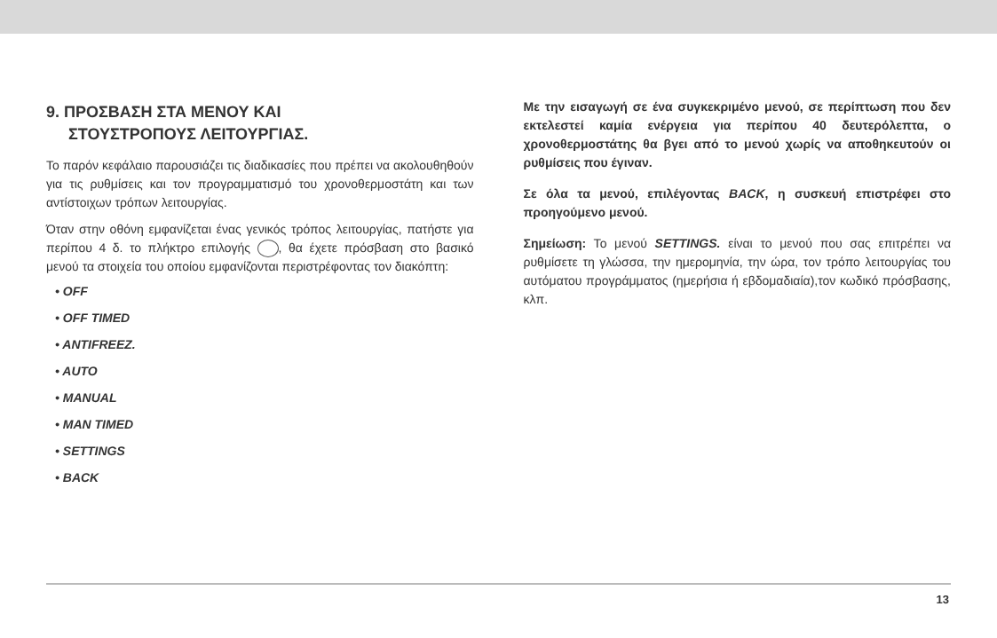9. ΠΡΟΣΒΑΣΗ ΣΤΑ ΜΕΝΟΥ ΚΑΙ
ΣΤΟΥΣΤΡΟΠΟΥΣ ΛΕΙΤΟΥΡΓΙΑΣ.
Το παρόν κεφάλαιο παρουσιάζει τις διαδικασίες που πρέπει να ακολουθηθούν για τις ρυθμίσεις και τον προγραμματισμό του χρονοθερμοστάτη και των αντίστοιχων τρόπων λειτουργίας.
Όταν στην οθόνη εμφανίζεται ένας γενικός τρόπος λειτουργίας, πατήστε για περίπου 4 δ. το πλήκτρο επιλογής , θα έχετε πρόσβαση στο βασικό μενού τα στοιχεία του οποίου εμφανίζονται περιστρέφοντας τον διακόπτη:
• OFF
• OFF TIMED
• ANTIFREEZ.
• AUTO
• MANUAL
• MAN TIMED
• SETTINGS
• BACK
Με την εισαγωγή σε ένα συγκεκριμένο μενού, σε περίπτωση που δεν εκτελεστεί καμία ενέργεια για περίπου 40 δευτερόλεπτα, ο χρονοθερμοστάτης θα βγει από το μενού χωρίς να αποθηκευτούν οι ρυθμίσεις που έγιναν.
Σε όλα τα μενού, επιλέγοντας BACK, η συσκευή επιστρέφει στο προηγούμενο μενού.
Σημείωση: Το μενού SETTINGS. είναι το μενού που σας επιτρέπει να ρυθμίσετε τη γλώσσα, την ημερομηνία, την ώρα, τον τρόπο λειτουργίας του αυτόματου προγράμματος (ημερήσια ή εβδομαδιαία),τον κωδικό πρόσβασης, κλπ.
13